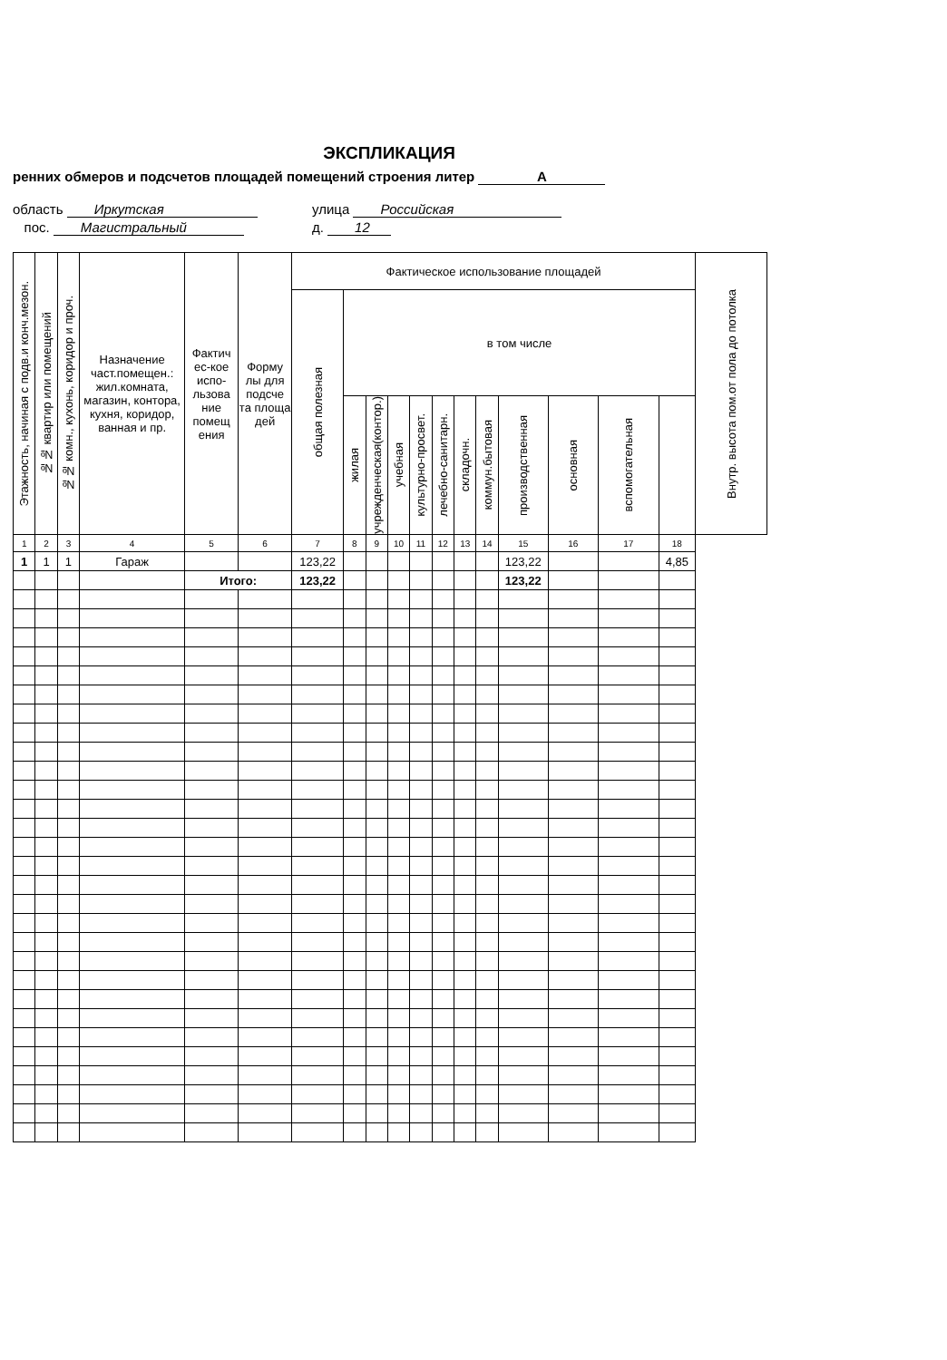ЭКСПЛИКАЦИЯ
ренних обмеров и подсчетов площадей помещений строения литер А
область Иркутская
улица Российская
пос. Магистральный
д. 12
| Этажность, начиная с подв.и конч.мезон. | №№ квартир или помещений | №№ комн., кухонь, коридор и проч. | Назначение част.помещен.: жил.комната, магазин, контора, кухня, коридор, ванная и пр. | Фактич ес-кое испо- льзова ние помещ ения | Форму лы для подсче та площа дей | Фактическое использование площадей | | | | | | | | | | | | Внутр. высота пом.от пола до потолка |
| --- | --- | --- | --- | --- | --- | --- | --- | --- | --- | --- | --- | --- | --- | --- | --- | --- | --- | --- |
| | | | | | | общая полезная | в том числе | | | | | | | | | | | |
| | | | | | | | жилая | учрежденческая(контор.) | учебная | культурно-просвет. | лечебно-санитарн. | складочн. | коммун.бытовая | производственная | основная | вспомогательная | | |
| 1 | 2 | 3 | 4 | 5 | 6 | 7 | 8 | 9 | 10 | 11 | 12 | 13 | 14 | 15 | 16 | 17 | 18 | |
| 1 | 1 | 1 | Гараж | | | 123,22 | | | | | | | | 123,22 | | | 4,85 | |
| | | | | Итого: | | 123,22 | | | | | | | | 123,22 | | | | |